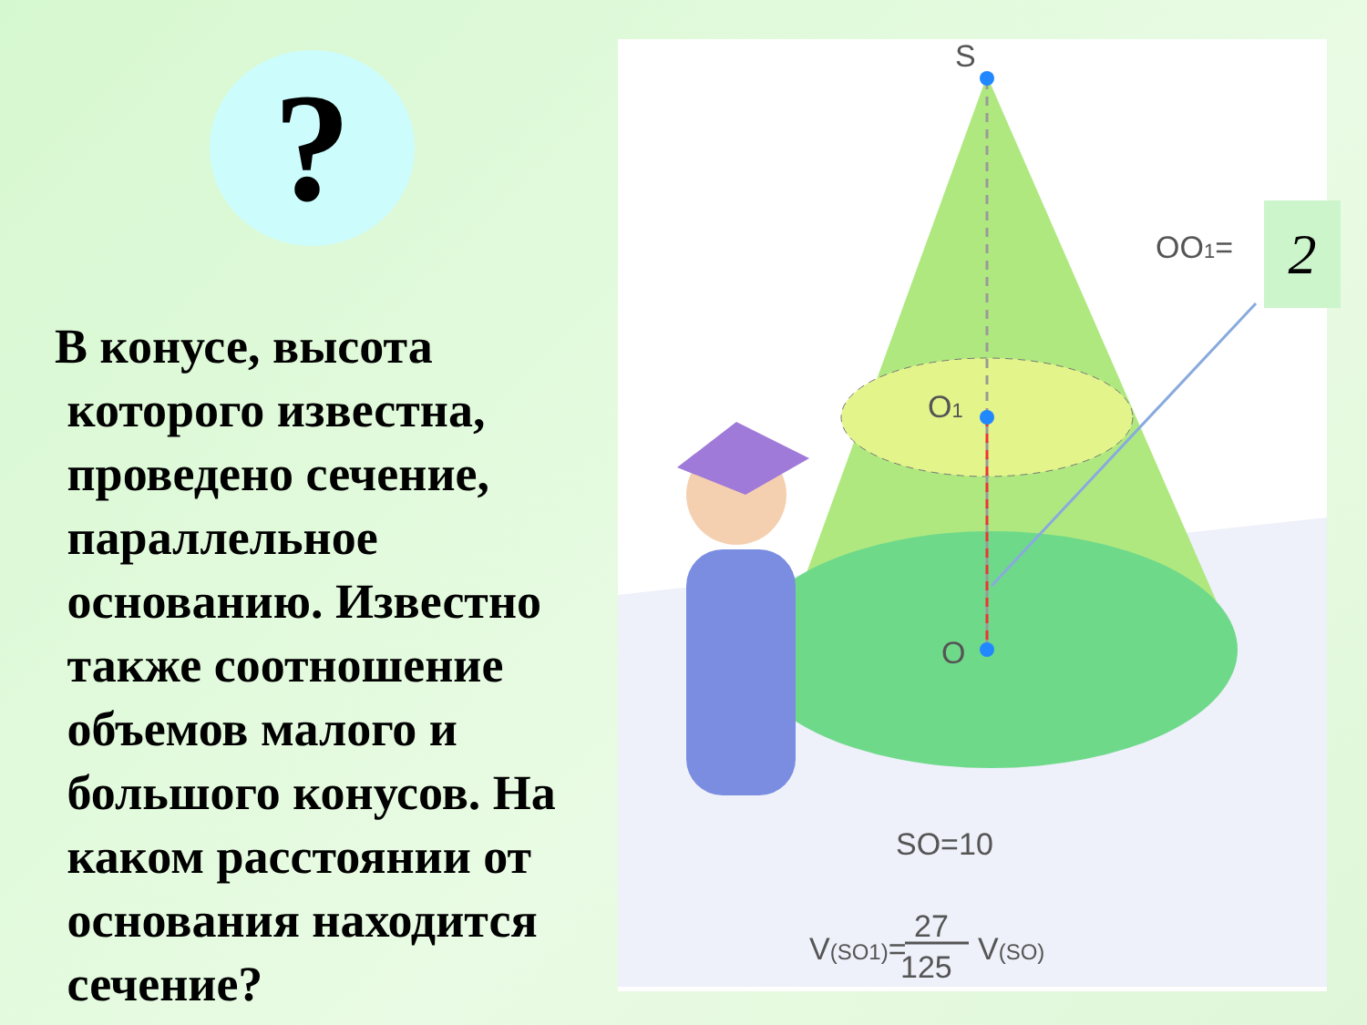?
В конусе, высота
которого известна,
проведено сечение,
параллельное
основанию. Известно
также соотношение
объемов малого и
большого конусов. На
каком расстоянии от
основания находится
сечение?
S
O1
O
OO1=
SO=10
V(SO1)=
27
125
V(SO)
2